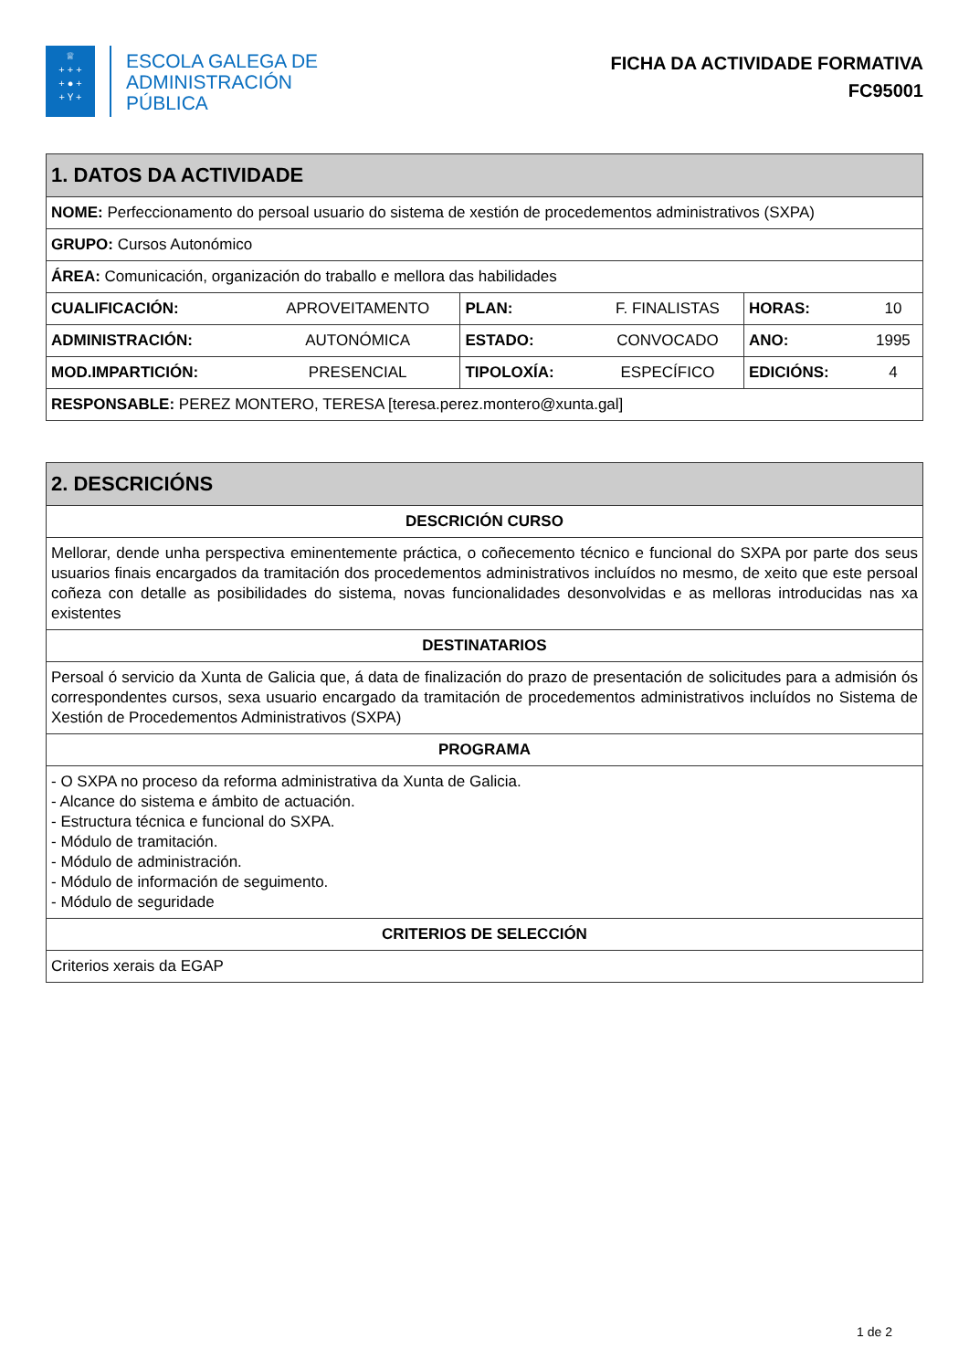♕
+ + +
+ ● +
+ Ⲩ +
ESCOLA GALEGA DE
ADMINISTRACIÓN
PÚBLICA
FICHA DA ACTIVIDADE FORMATIVA
FC95001
| 1. DATOS DA ACTIVIDADE | | | | | |
| --- | --- | --- | --- | --- | --- |
| NOME: Perfeccionamento do persoal usuario do sistema de xestión de procedementos administrativos (SXPA) | | | | | |
| GRUPO: Cursos Autonómico | | | | | |
| ÁREA: Comunicación, organización do traballo e mellora das habilidades | | | | | |
| CUALIFICACIÓN: | APROVEITAMENTO | PLAN: | F. FINALISTAS | HORAS: | 10 |
| ADMINISTRACIÓN: | AUTONÓMICA | ESTADO: | CONVOCADO | ANO: | 1995 |
| MOD.IMPARTICIÓN: | PRESENCIAL | TIPOLOXÍA: | ESPECÍFICO | EDICIÓNS: | 4 |
| RESPONSABLE: PEREZ MONTERO, TERESA [teresa.perez.montero@xunta.gal] | | | | | |
| 2. DESCRICIÓNS |
| --- |
| DESCRICIÓN CURSO |
| Mellorar, dende unha perspectiva eminentemente práctica, o coñecemento técnico e funcional do SXPA por parte dos seus usuarios finais encargados da tramitación dos procedementos administrativos incluídos no mesmo, de xeito que este persoal coñeza con detalle as posibilidades do sistema, novas funcionalidades desonvolvidas e as melloras introducidas nas xa existentes |
| DESTINATARIOS |
| Persoal ó servicio da Xunta de Galicia que, á data de finalización do prazo de presentación de solicitudes para a admisión ós correspondentes cursos, sexa usuario encargado da tramitación de procedementos administrativos incluídos no Sistema de Xestión de Procedementos Administrativos (SXPA) |
| PROGRAMA |
| - O SXPA no proceso da reforma administrativa da Xunta de Galicia. - Alcance do sistema e ámbito de actuación. - Estructura técnica e funcional do SXPA. - Módulo de tramitación. - Módulo de administración. - Módulo de información de seguimento. - Módulo de seguridade |
| CRITERIOS DE SELECCIÓN |
| Criterios xerais da EGAP |
1 de 2